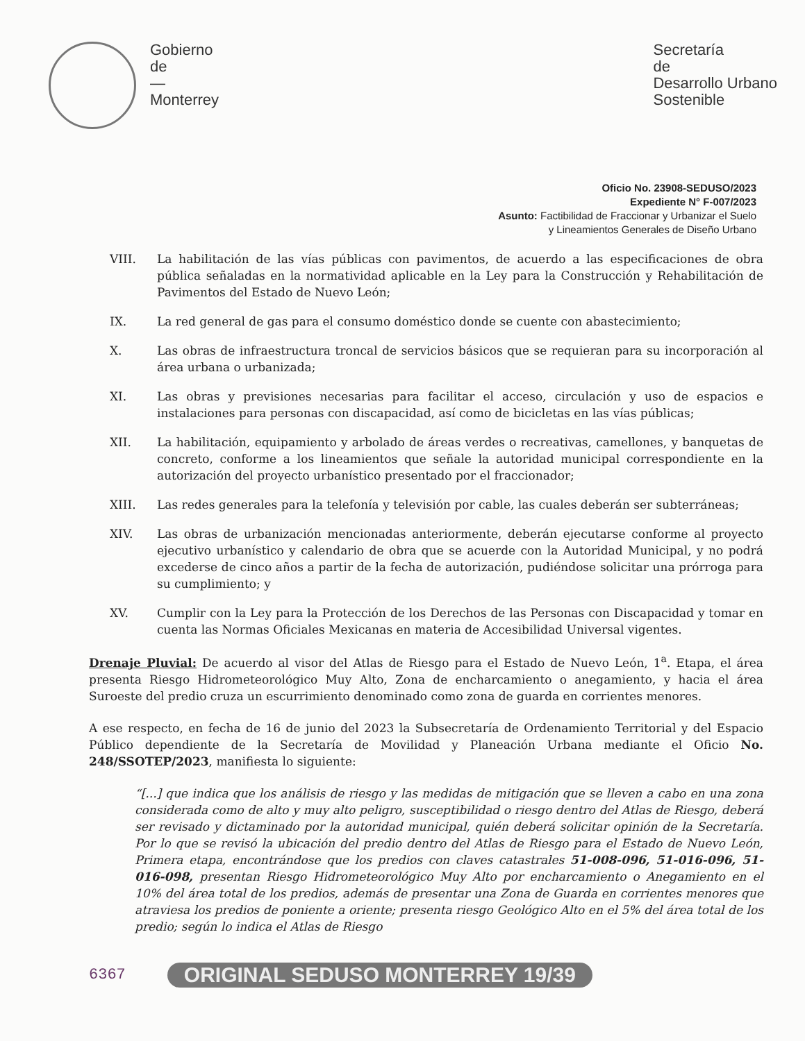Gobierno
de
—
Monterrey
Secretaría
de
Desarrollo Urbano
Sostenible
Oficio No. 23908-SEDUSO/2023
Expediente N° F-007/2023
Asunto: Factibilidad de Fraccionar y Urbanizar el Suelo
y Lineamientos Generales de Diseño Urbano
VIII. La habilitación de las vías públicas con pavimentos, de acuerdo a las especificaciones de obra pública señaladas en la normatividad aplicable en la Ley para la Construcción y Rehabilitación de Pavimentos del Estado de Nuevo León;
IX. La red general de gas para el consumo doméstico donde se cuente con abastecimiento;
X. Las obras de infraestructura troncal de servicios básicos que se requieran para su incorporación al área urbana o urbanizada;
XI. Las obras y previsiones necesarias para facilitar el acceso, circulación y uso de espacios e instalaciones para personas con discapacidad, así como de bicicletas en las vías públicas;
XII. La habilitación, equipamiento y arbolado de áreas verdes o recreativas, camellones, y banquetas de concreto, conforme a los lineamientos que señale la autoridad municipal correspondiente en la autorización del proyecto urbanístico presentado por el fraccionador;
XIII. Las redes generales para la telefonía y televisión por cable, las cuales deberán ser subterráneas;
XIV. Las obras de urbanización mencionadas anteriormente, deberán ejecutarse conforme al proyecto ejecutivo urbanístico y calendario de obra que se acuerde con la Autoridad Municipal, y no podrá excederse de cinco años a partir de la fecha de autorización, pudiéndose solicitar una prórroga para su cumplimiento; y
XV. Cumplir con la Ley para la Protección de los Derechos de las Personas con Discapacidad y tomar en cuenta las Normas Oficiales Mexicanas en materia de Accesibilidad Universal vigentes.
Drenaje Pluvial: De acuerdo al visor del Atlas de Riesgo para el Estado de Nuevo León, 1<sup>a</sup>. Etapa, el área presenta Riesgo Hidrometeorológico Muy Alto, Zona de encharcamiento o anegamiento, y hacia el área Suroeste del predio cruza un escurrimiento denominado como zona de guarda en corrientes menores.
A ese respecto, en fecha de 16 de junio del 2023 la Subsecretaría de Ordenamiento Territorial y del Espacio Público dependiente de la Secretaría de Movilidad y Planeación Urbana mediante el Oficio No. 248/SSOTEP/2023, manifiesta lo siguiente:
“[...] que indica que los análisis de riesgo y las medidas de mitigación que se lleven a cabo en una zona considerada como de alto y muy alto peligro, susceptibilidad o riesgo dentro del Atlas de Riesgo, deberá ser revisado y dictaminado por la autoridad municipal, quién deberá solicitar opinión de la Secretaría. Por lo que se revisó la ubicación del predio dentro del Atlas de Riesgo para el Estado de Nuevo León, Primera etapa, encontrándose que los predios con claves catastrales 51-008-096, 51-016-096, 51-016-098, presentan Riesgo Hidrometeorológico Muy Alto por encharcamiento o Anegamiento en el 10% del área total de los predios, además de presentar una Zona de Guarda en corrientes menores que atraviesa los predios de poniente a oriente; presenta riesgo Geológico Alto en el 5% del área total de los predio; según lo indica el Atlas de Riesgo
6367 ORIGINAL SEDUSO MONTERREY 19/39